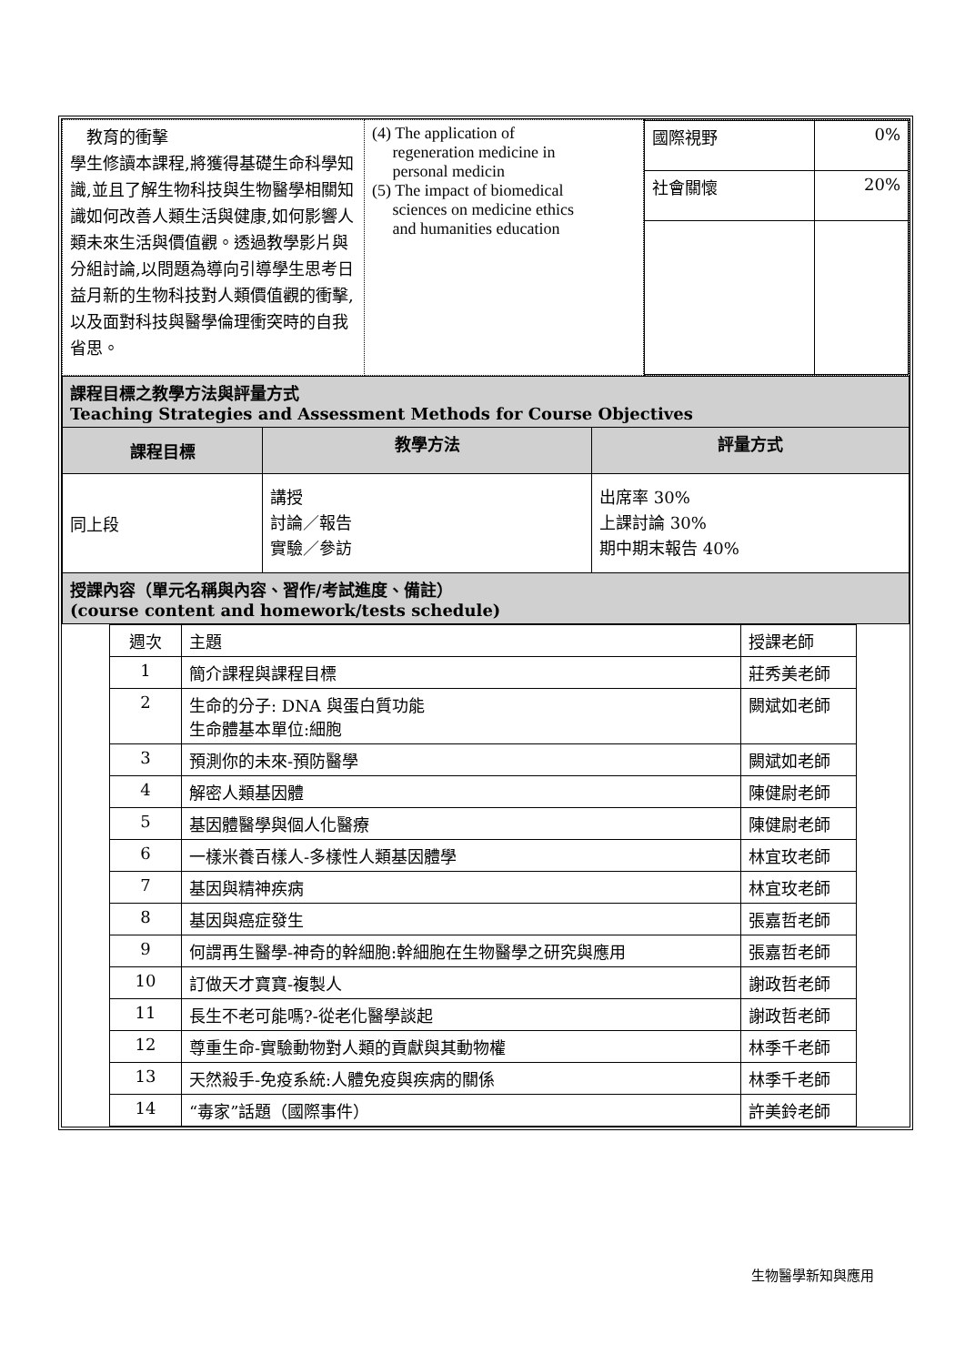| 教育的衝擊 學生修讀本課程,將獲得基礎生命科學知識,並且了解生物科技與生物醫學相關知識如何改善人類生活與健康,如何影響人類未來生活與價值觀。透過教學影片與分組討論,以問題為導向引導學生思考日益月新的生物科技對人類價值觀的衝擊,以及面對科技與醫學倫理衝突時的自我省思。 | (4) The application of regeneration medicine in personal medicin (5) The impact of biomedical sciences on medicine ethics and humanities education | / 國際視野 / 0% / / 社會關懷 / 20% / |
| 課程目標之教學方法與評量方式 Teaching Strategies and Assessment Methods for Course Objectives | | |
| 課程目標 | 教學方法 | 評量方式 |
| 同上段 | 講授 討論／報告 實驗／參訪 | 出席率 30% 上課討論 30% 期中期末報告 40% |
| 授課內容（單元名稱與內容、習作/考試進度、備註） (course content and homework/tests schedule) | | |
| 週次 | 主題 | 授課老師 |
| 1 | 簡介課程與課程目標 | 莊秀美老師 |
| 2 | 生命的分子: DNA 與蛋白質功能 生命體基本單位:細胞 | 闕斌如老師 |
| 3 | 預測你的未來-預防醫學 | 闕斌如老師 |
| 4 | 解密人類基因體 | 陳健尉老師 |
| 5 | 基因體醫學與個人化醫療 | 陳健尉老師 |
| 6 | 一樣米養百樣人-多樣性人類基因體學 | 林宜玫老師 |
| 7 | 基因與精神疾病 | 林宜玫老師 |
| 8 | 基因與癌症發生 | 張嘉哲老師 |
| 9 | 何謂再生醫學-神奇的幹細胞:幹細胞在生物醫學之研究與應用 | 張嘉哲老師 |
| 10 | 訂做天才寶寶-複製人 | 謝政哲老師 |
| 11 | 長生不老可能嗎?-從老化醫學談起 | 謝政哲老師 |
| 12 | 尊重生命-實驗動物對人類的貢獻與其動物權 | 林季千老師 |
| 13 | 天然殺手-免疫系統:人體免疫與疾病的關係 | 林季千老師 |
| 14 | “毒家”話題（國際事件） | 許美鈴老師 |
生物醫學新知與應用